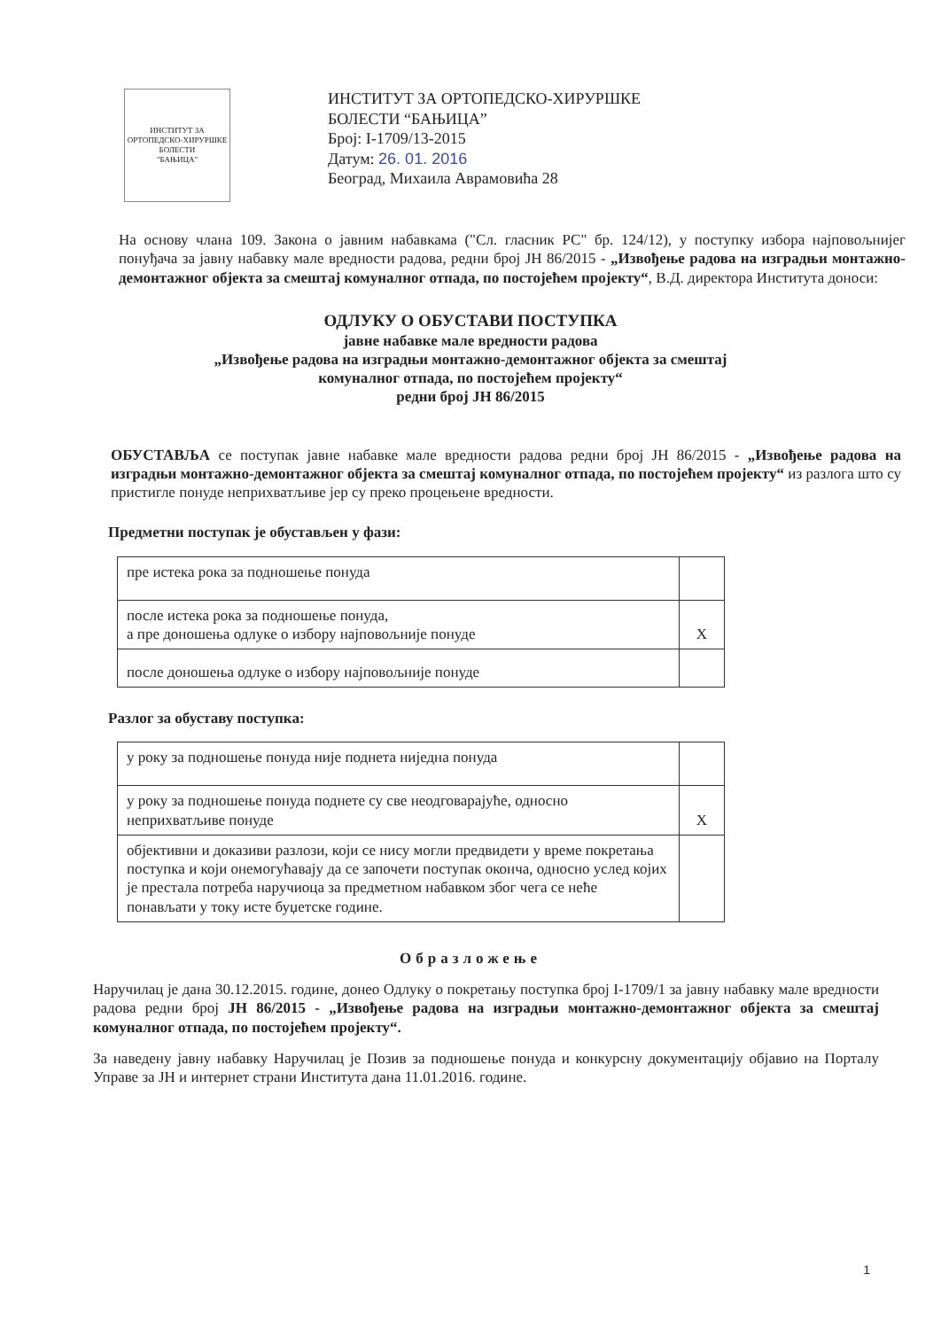ИНСТИТУТ ЗА ОРТОПЕДСКО-ХИРУРШКЕ БОЛЕСТИ
"БАЊИЦА"
ИНСТИТУТ ЗА ОРТОПЕДСКО-ХИРУРШКЕ
БОЛЕСТИ “БАЊИЦА”
Број: I-1709/13-2015
Датум: 26. 01. 2016
Београд, Михаила Аврамовића 28
На основу члана 109. Закона о јавним набавкама ("Сл. гласник РС" бр. 124/12), у поступку избора најповољнијег понуђача за јавну набавку мале вредности радова, редни број ЈН 86/2015 - „Извођење радова на изградњи монтажно-демонтажног објекта за смештај комуналног отпада, по постојећем пројекту“, В.Д. директора Института доноси:
ОДЛУКУ О ОБУСТАВИ ПОСТУПКА
јавне набавке мале вредности радова
„Извођење радова на изградњи монтажно-демонтажног објекта за смештај
комуналног отпада, по постојећем пројекту“
редни број ЈН 86/2015
ОБУСТАВЉА се поступак јавне набавке мале вредности радова редни број ЈН 86/2015 - „Извођење радова на изградњи монтажно-демонтажног објекта за смештај комуналног отпада, по постојећем пројекту“ из разлога што су пристигле понуде неприхватљиве јер су преко процењене вредности.
Предметни поступак је обустављен у фази:
| пре истека рока за подношење понуда | |
| после истека рока за подношење понуда, а пре доношења одлуке о избору најповољније понуде | X |
| после доношења одлуке о избору најповољније понуде | |
Разлог за обуставу поступка:
| у року за подношење понуда није поднета ниједна понуда | |
| у року за подношење понуда поднете су све неодговарајуће, односно неприхватљиве понуде | X |
| објективни и доказиви разлози, који се нису могли предвидети у време покретања поступка и који онемогућавају да се започети поступак оконча, односно услед којих је престала потреба наручиоца за предметном набавком због чега се неће понављати у току исте буџетске године. | |
Образложење
Наручилац је дана 30.12.2015. године, донео Одлуку о покретању поступка број I-1709/1 за јавну набавку мале вредности радова редни број ЈН 86/2015 - „Извођење радова на изградњи монтажно-демонтажног објекта за смештај комуналног отпада, по постојећем пројекту“.
За наведену јавну набавку Наручилац је Позив за подношење понуда и конкурсну документацију објавио на Порталу Управе за ЈН и интернет страни Института дана 11.01.2016. године.
1